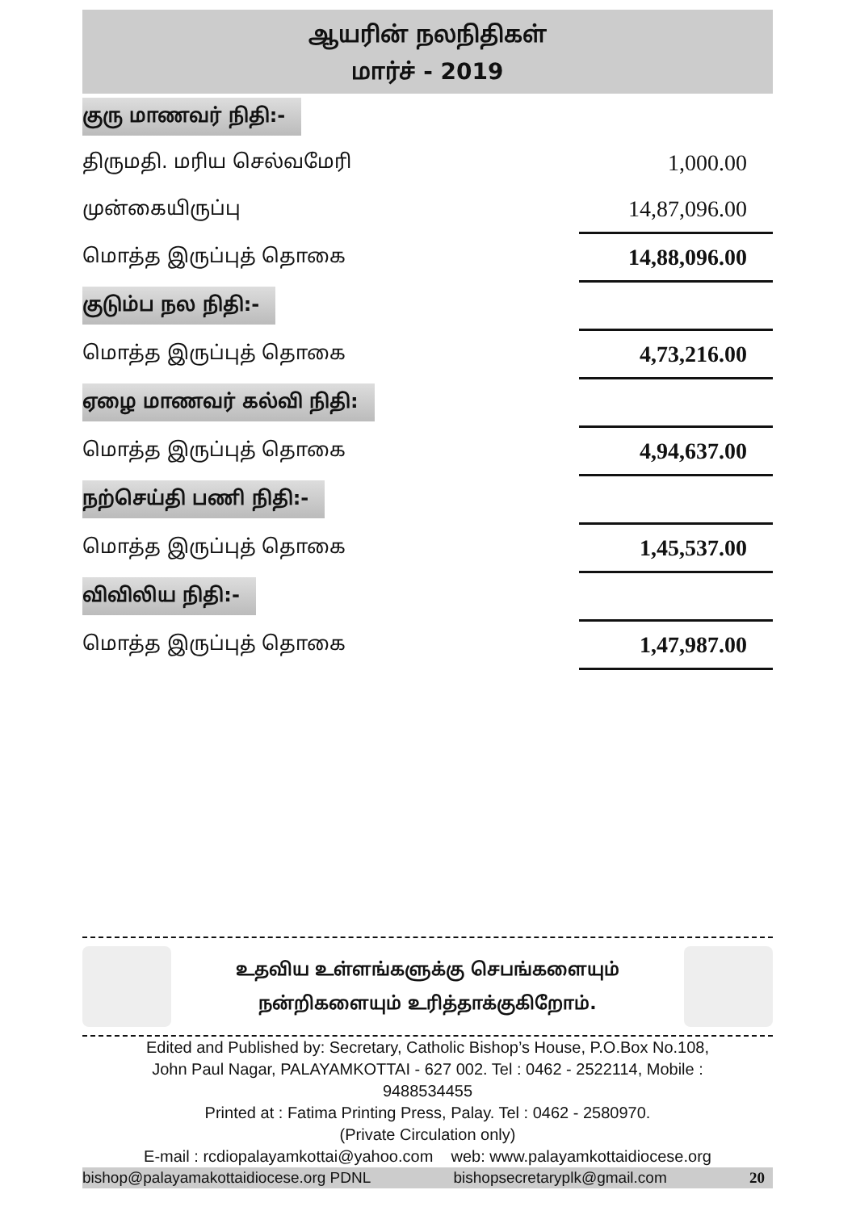ஆயரின் நலநிதிகள்
மார்ச் - 2019
| குரு மாணவர் நிதி:- | |
| திருமதி. மரிய செல்வமேரி | 1,000.00 |
| முன்கையிருப்பு | 14,87,096.00 |
| மொத்த இருப்புத் தொகை | 14,88,096.00 |
| குடும்ப நல நிதி:- | |
| மொத்த இருப்புத் தொகை | 4,73,216.00 |
| ஏழை மாணவர் கல்வி நிதி: | |
| மொத்த இருப்புத் தொகை | 4,94,637.00 |
| நற்செய்தி பணி நிதி:- | |
| மொத்த இருப்புத் தொகை | 1,45,537.00 |
| விவிலிய நிதி:- | |
| மொத்த இருப்புத் தொகை | 1,47,987.00 |
உதவிய உள்ளங்களுக்கு செபங்களையும்
நன்றிகளையும் உரித்தாக்குகிறோம்.
Edited and Published by: Secretary, Catholic Bishop’s House, P.O.Box No.108,
John Paul Nagar, PALAYAMKOTTAI - 627 002. Tel : 0462 - 2522114, Mobile :
9488534455
Printed at : Fatima Printing Press, Palay. Tel : 0462 - 2580970.
(Private Circulation only)
E-mail : rcdiopalayamkottai@yahoo.com web: www.palayamkottaidiocese.org
bishop@palayamakottaidiocese.org PDNL bishopsecretaryplk@gmail.com 20